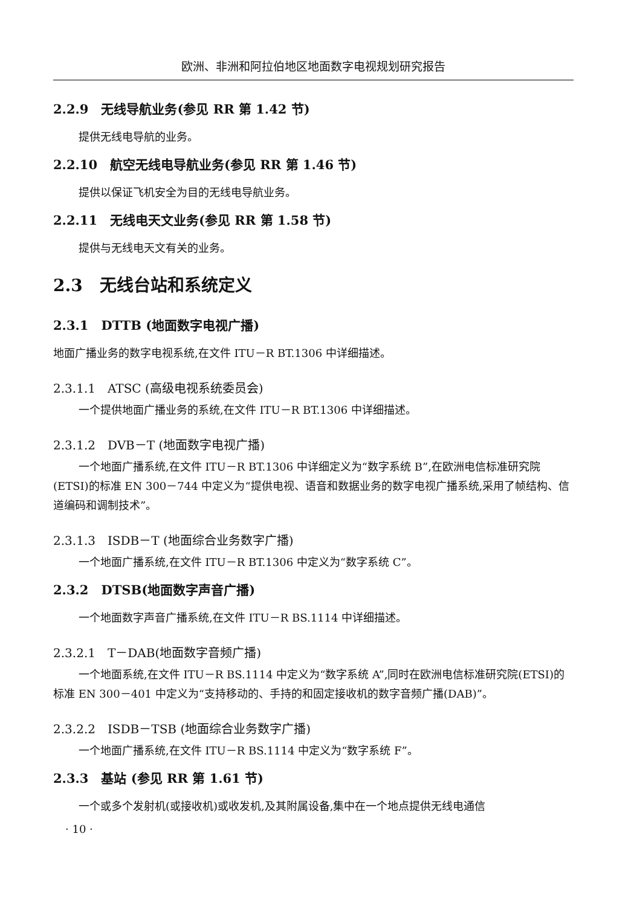欧洲、非洲和阿拉伯地区地面数字电视规划研究报告
2.2.9　无线导航业务(参见 RR 第 1.42 节)
提供无线电导航的业务。
2.2.10　航空无线电导航业务(参见 RR 第 1.46 节)
提供以保证飞机安全为目的无线电导航业务。
2.2.11　无线电天文业务(参见 RR 第 1.58 节)
提供与无线电天文有关的业务。
2.3　无线台站和系统定义
2.3.1　DTTB (地面数字电视广播)
地面广播业务的数字电视系统,在文件 ITU－R BT.1306 中详细描述。
2.3.1.1　ATSC (高级电视系统委员会)
一个提供地面广播业务的系统,在文件 ITU－R BT.1306 中详细描述。
2.3.1.2　DVB－T (地面数字电视广播)
一个地面广播系统,在文件 ITU－R BT.1306 中详细定义为“数字系统 B”,在欧洲电信标准研究院(ETSI)的标准 EN 300－744 中定义为“提供电视、语音和数据业务的数字电视广播系统,采用了帧结构、信道编码和调制技术”。
2.3.1.3　ISDB－T (地面综合业务数字广播)
一个地面广播系统,在文件 ITU－R BT.1306 中定义为“数字系统 C”。
2.3.2　DTSB(地面数字声音广播)
一个地面数字声音广播系统,在文件 ITU－R BS.1114 中详细描述。
2.3.2.1　T－DAB(地面数字音频广播)
一个地面系统,在文件 ITU－R BS.1114 中定义为“数字系统 A”,同时在欧洲电信标准研究院(ETSI)的标准 EN 300－401 中定义为“支持移动的、手持的和固定接收机的数字音频广播(DAB)”。
2.3.2.2　ISDB－TSB (地面综合业务数字广播)
一个地面广播系统,在文件 ITU－R BS.1114 中定义为“数字系统 F”。
2.3.3　基站 (参见 RR 第 1.61 节)
一个或多个发射机(或接收机)或收发机,及其附属设备,集中在一个地点提供无线电通信
· 10 ·